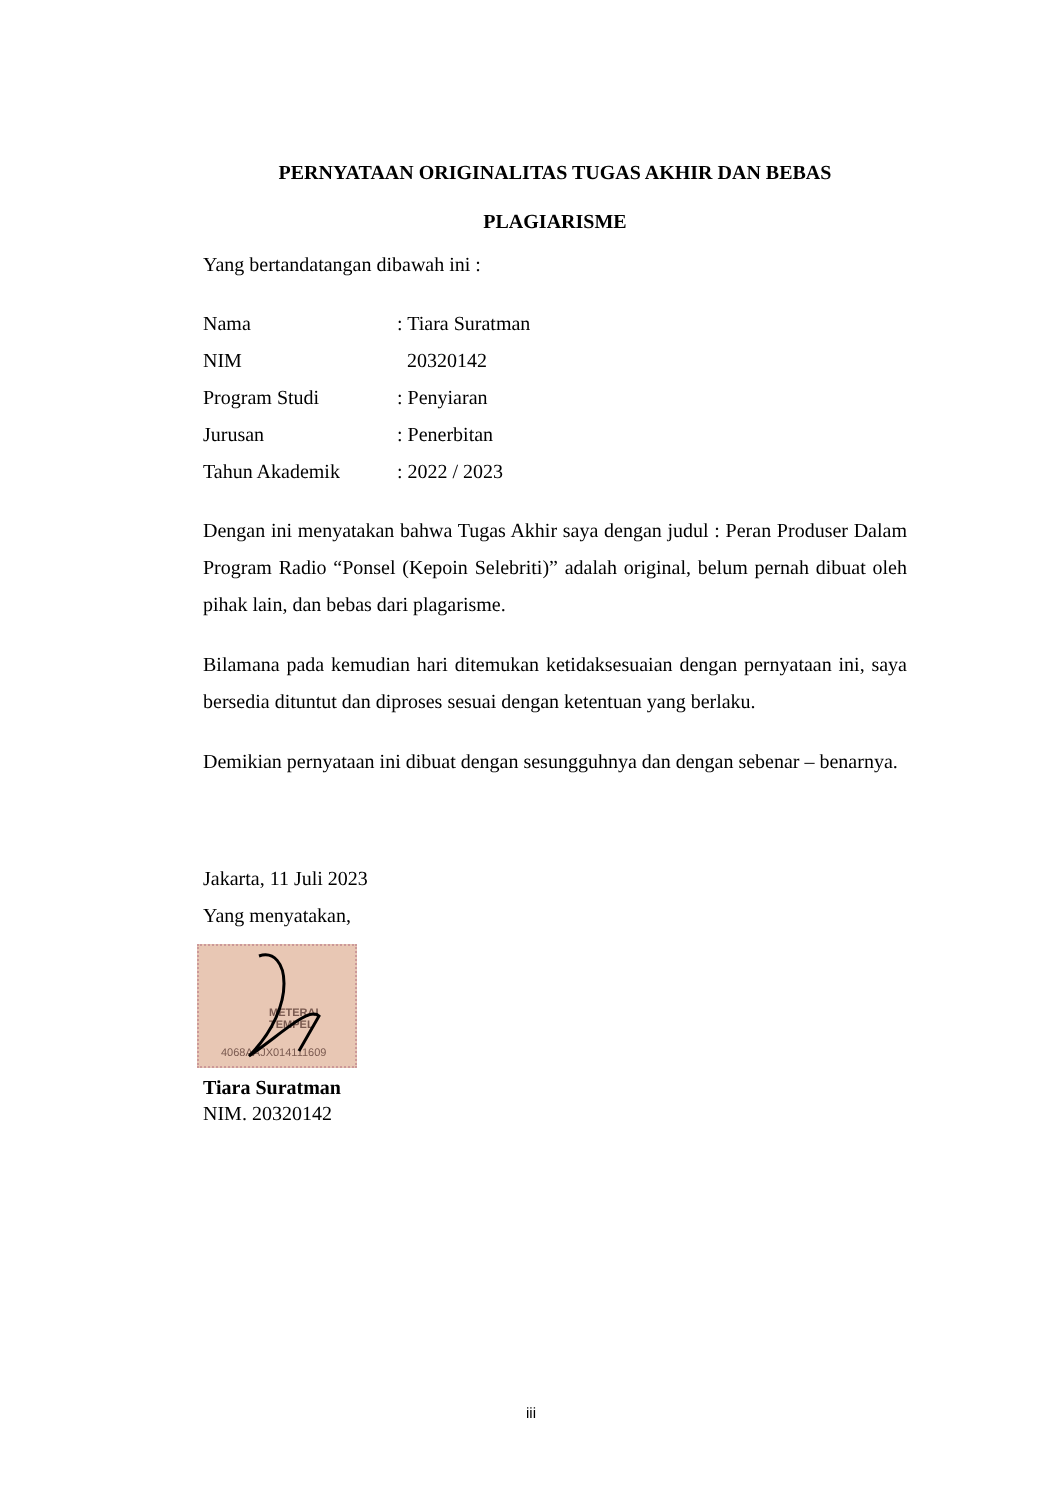PERNYATAAN ORIGINALITAS TUGAS AKHIR DAN BEBAS
PLAGIARISME
Yang bertandatangan dibawah ini :
| Nama | : Tiara Suratman |
| NIM | 20320142 |
| Program Studi | : Penyiaran |
| Jurusan | : Penerbitan |
| Tahun Akademik | : 2022 / 2023 |
Dengan ini menyatakan bahwa Tugas Akhir saya dengan judul : Peran Produser Dalam Program Radio “Ponsel (Kepoin Selebriti)” adalah original, belum pernah dibuat oleh pihak lain, dan bebas dari plagarisme.
Bilamana pada kemudian hari ditemukan ketidaksesuaian dengan pernyataan ini, saya bersedia dituntut dan diproses sesuai dengan ketentuan yang berlaku.
Demikian pernyataan ini dibuat dengan sesungguhnya dan dengan sebenar – benarnya.
Jakarta, 11 Juli 2023
Yang menyatakan,
METERAI
TEMPEL
4068AAJX014111609
Tiara Suratman
NIM. 20320142
iii